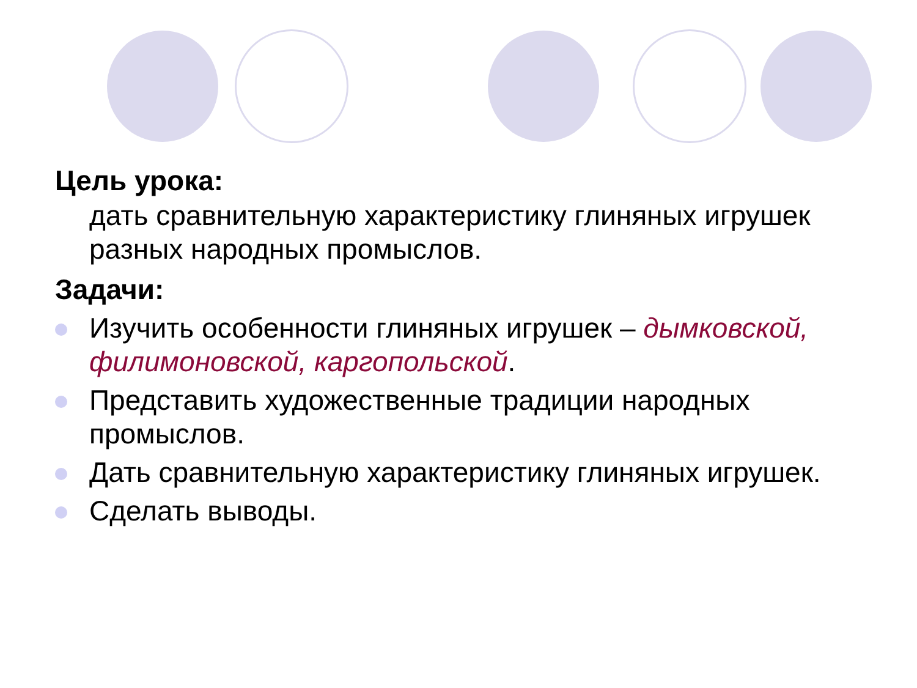Цель урока:
дать сравнительную характеристику глиняных игрушек разных народных промыслов.
Задачи:
Изучить особенности глиняных игрушек – дымковской, филимоновской, каргопольской.
Представить художественные традиции народных промыслов.
Дать сравнительную характеристику глиняных игрушек.
Сделать выводы.